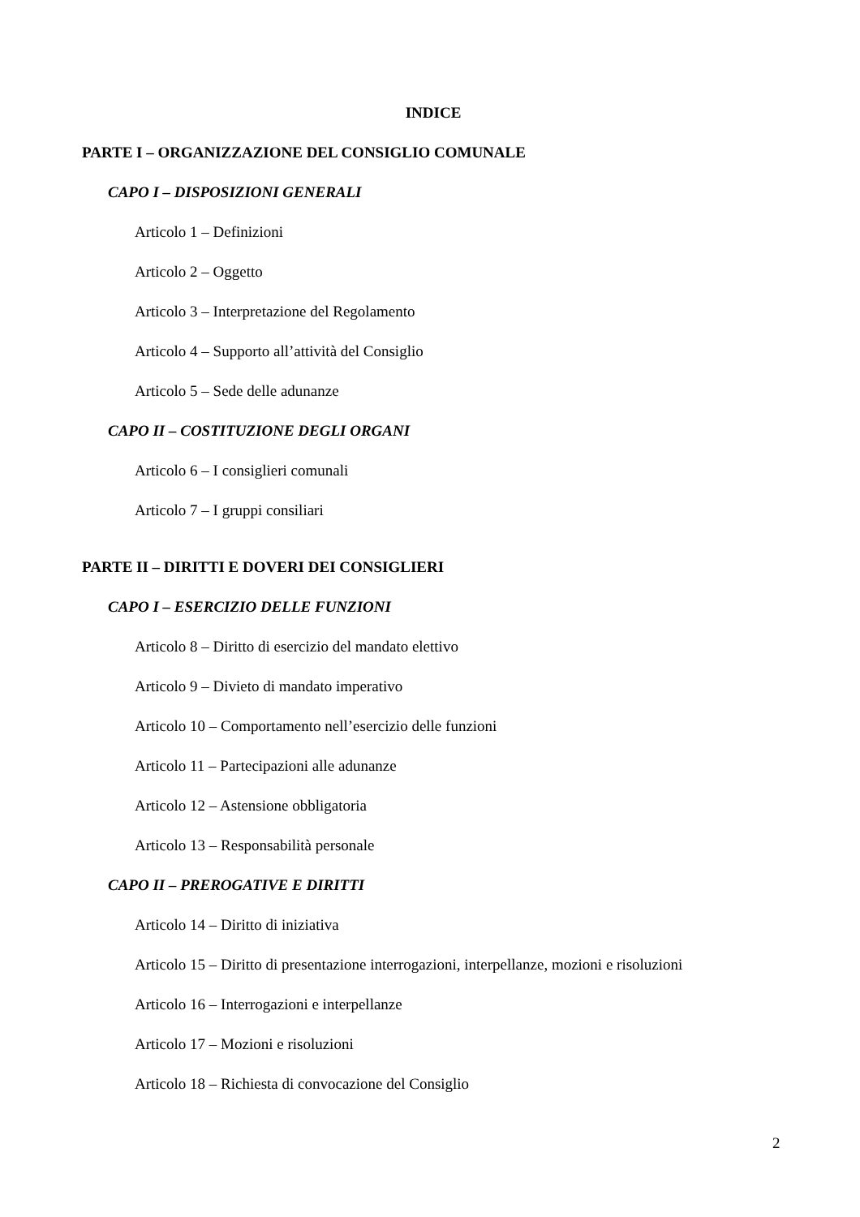INDICE
PARTE I – ORGANIZZAZIONE DEL CONSIGLIO COMUNALE
CAPO I – DISPOSIZIONI GENERALI
Articolo 1 – Definizioni
Articolo 2 – Oggetto
Articolo 3 – Interpretazione del Regolamento
Articolo 4 – Supporto all’attività del Consiglio
Articolo 5 – Sede delle adunanze
CAPO II – COSTITUZIONE DEGLI ORGANI
Articolo 6 – I consiglieri comunali
Articolo 7 – I gruppi consiliari
PARTE II – DIRITTI E DOVERI DEI CONSIGLIERI
CAPO I – ESERCIZIO DELLE FUNZIONI
Articolo 8 – Diritto di esercizio del mandato elettivo
Articolo 9 – Divieto di mandato imperativo
Articolo 10 – Comportamento nell’esercizio delle funzioni
Articolo 11 – Partecipazioni alle adunanze
Articolo 12 – Astensione obbligatoria
Articolo 13 – Responsabilità personale
CAPO II – PREROGATIVE E DIRITTI
Articolo 14 – Diritto di iniziativa
Articolo 15 – Diritto di presentazione interrogazioni, interpellanze, mozioni e risoluzioni
Articolo 16 – Interrogazioni e interpellanze
Articolo 17 – Mozioni e risoluzioni
Articolo 18 – Richiesta di convocazione del Consiglio
2